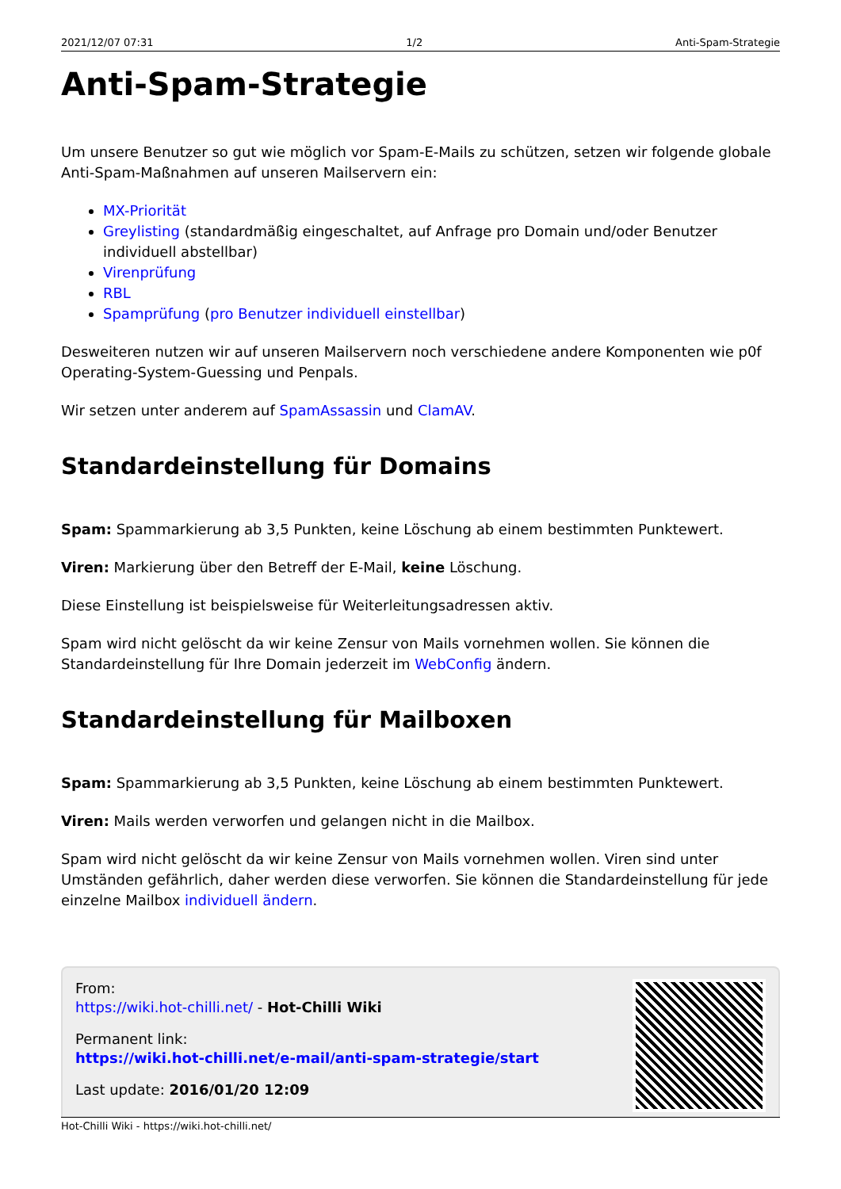2021/12/07 07:31 1/2 Anti-Spam-Strategie
Anti-Spam-Strategie
Um unsere Benutzer so gut wie möglich vor Spam-E-Mails zu schützen, setzen wir folgende globale Anti-Spam-Maßnahmen auf unseren Mailservern ein:
MX-Priorität
Greylisting (standardmäßig eingeschaltet, auf Anfrage pro Domain und/oder Benutzer individuell abstellbar)
Virenprüfung
RBL
Spamprüfung (pro Benutzer individuell einstellbar)
Desweiteren nutzen wir auf unseren Mailservern noch verschiedene andere Komponenten wie p0f Operating-System-Guessing und Penpals.
Wir setzen unter anderem auf SpamAssassin und ClamAV.
Standardeinstellung für Domains
Spam: Spammarkierung ab 3,5 Punkten, keine Löschung ab einem bestimmten Punktewert.
Viren: Markierung über den Betreff der E-Mail, keine Löschung.
Diese Einstellung ist beispielsweise für Weiterleitungsadressen aktiv.
Spam wird nicht gelöscht da wir keine Zensur von Mails vornehmen wollen. Sie können die Standardeinstellung für Ihre Domain jederzeit im WebConfig ändern.
Standardeinstellung für Mailboxen
Spam: Spammarkierung ab 3,5 Punkten, keine Löschung ab einem bestimmten Punktewert.
Viren: Mails werden verworfen und gelangen nicht in die Mailbox.
Spam wird nicht gelöscht da wir keine Zensur von Mails vornehmen wollen. Viren sind unter Umständen gefährlich, daher werden diese verworfen. Sie können die Standardeinstellung für jede einzelne Mailbox individuell ändern.
From:
https://wiki.hot-chilli.net/ - Hot-Chilli Wiki
Permanent link:
https://wiki.hot-chilli.net/e-mail/anti-spam-strategie/start
Last update: 2016/01/20 12:09
Hot-Chilli Wiki - https://wiki.hot-chilli.net/